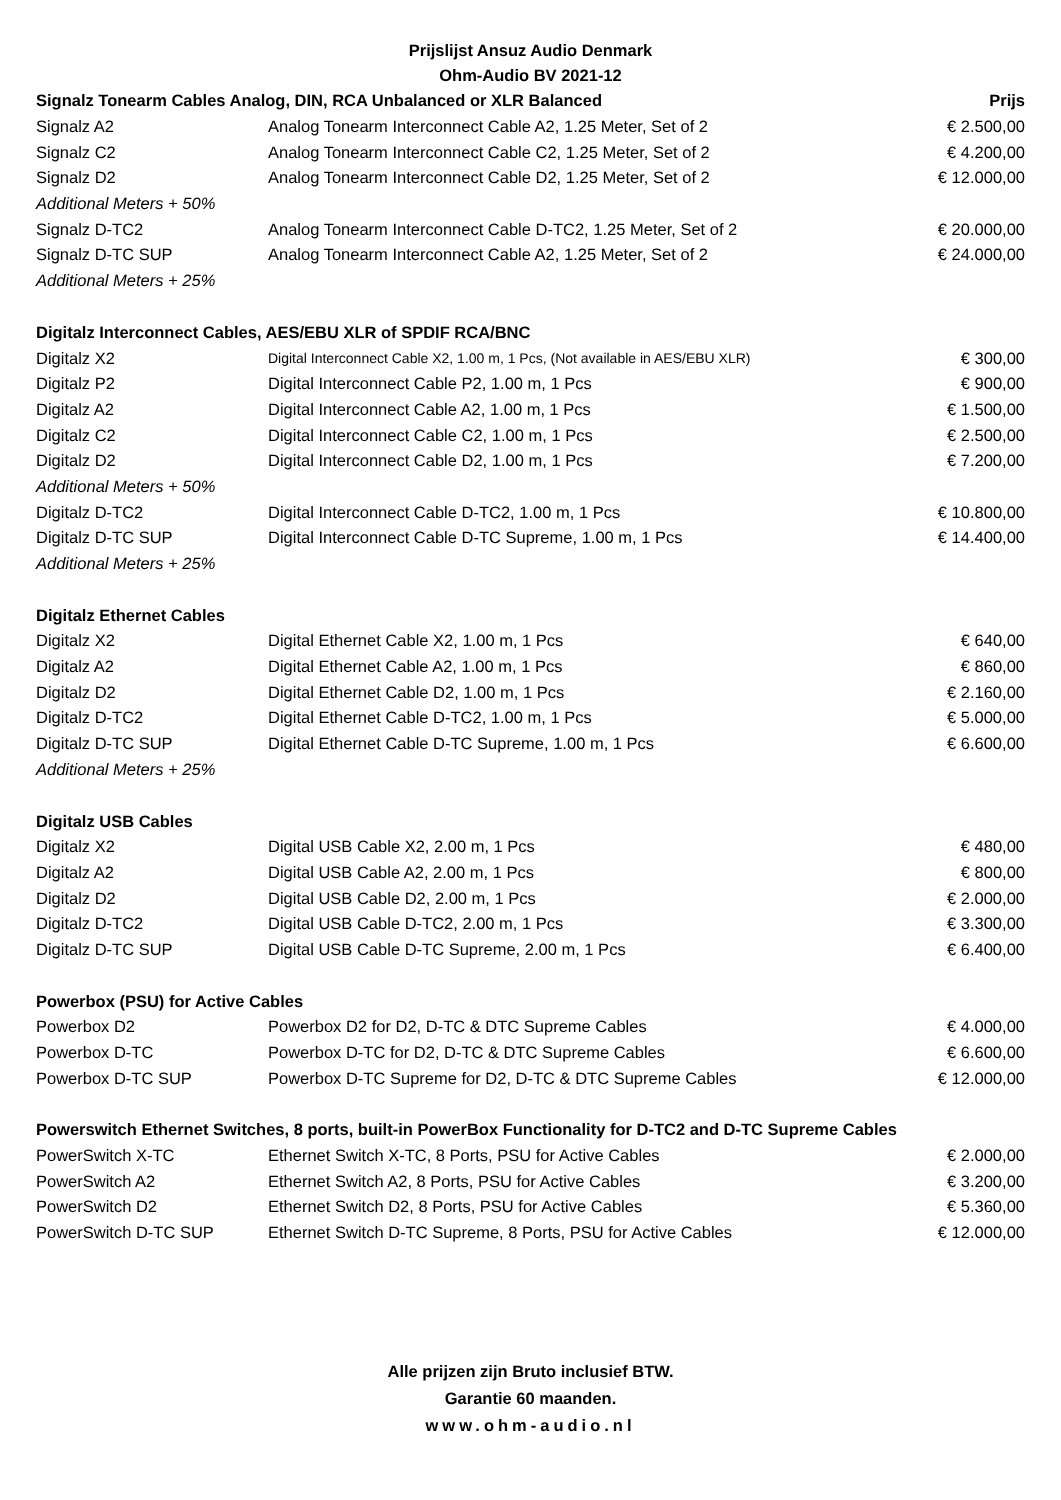Prijslijst Ansuz Audio Denmark
Ohm-Audio BV 2021-12
| Signalz Tonearm Cables Analog, DIN, RCA Unbalanced or XLR Balanced | | Prijs |
| --- | --- | --- |
| Signalz A2 | Analog Tonearm Interconnect Cable A2, 1.25 Meter, Set of 2 | € 2.500,00 |
| Signalz C2 | Analog Tonearm Interconnect Cable C2, 1.25 Meter, Set of 2 | € 4.200,00 |
| Signalz D2 | Analog Tonearm Interconnect Cable D2, 1.25 Meter, Set of 2 | € 12.000,00 |
| Additional Meters + 50% | | |
| Signalz D-TC2 | Analog Tonearm Interconnect Cable D-TC2, 1.25 Meter, Set of 2 | € 20.000,00 |
| Signalz D-TC SUP | Analog Tonearm Interconnect Cable A2, 1.25 Meter, Set of 2 | € 24.000,00 |
| Additional Meters + 25% | | |
| Digitalz Interconnect Cables, AES/EBU XLR of SPDIF RCA/BNC | | |
| Digitalz X2 | Digital Interconnect Cable X2, 1.00 m, 1 Pcs, (Not available in AES/EBU XLR) | € 300,00 |
| Digitalz P2 | Digital Interconnect Cable P2, 1.00 m, 1 Pcs | € 900,00 |
| Digitalz A2 | Digital Interconnect Cable A2, 1.00 m, 1 Pcs | € 1.500,00 |
| Digitalz C2 | Digital Interconnect Cable C2, 1.00 m, 1 Pcs | € 2.500,00 |
| Digitalz D2 | Digital Interconnect Cable D2, 1.00 m, 1 Pcs | € 7.200,00 |
| Additional Meters + 50% | | |
| Digitalz D-TC2 | Digital Interconnect Cable D-TC2, 1.00 m, 1 Pcs | € 10.800,00 |
| Digitalz D-TC SUP | Digital Interconnect Cable D-TC Supreme, 1.00 m, 1 Pcs | € 14.400,00 |
| Additional Meters + 25% | | |
| Digitalz Ethernet Cables | | |
| Digitalz X2 | Digital Ethernet Cable X2, 1.00 m, 1 Pcs | € 640,00 |
| Digitalz A2 | Digital Ethernet Cable A2, 1.00 m, 1 Pcs | € 860,00 |
| Digitalz D2 | Digital Ethernet Cable D2, 1.00 m, 1 Pcs | € 2.160,00 |
| Digitalz D-TC2 | Digital Ethernet Cable D-TC2, 1.00 m, 1 Pcs | € 5.000,00 |
| Digitalz D-TC SUP | Digital Ethernet Cable D-TC Supreme, 1.00 m, 1 Pcs | € 6.600,00 |
| Additional Meters + 25% | | |
| Digitalz USB Cables | | |
| Digitalz X2 | Digital USB Cable X2, 2.00 m, 1 Pcs | € 480,00 |
| Digitalz A2 | Digital USB Cable A2, 2.00 m, 1 Pcs | € 800,00 |
| Digitalz D2 | Digital USB Cable D2, 2.00 m, 1 Pcs | € 2.000,00 |
| Digitalz D-TC2 | Digital USB Cable D-TC2, 2.00 m, 1 Pcs | € 3.300,00 |
| Digitalz D-TC SUP | Digital USB Cable D-TC Supreme, 2.00 m, 1 Pcs | € 6.400,00 |
| Powerbox (PSU) for Active Cables | | |
| Powerbox D2 | Powerbox D2 for D2, D-TC & DTC Supreme Cables | € 4.000,00 |
| Powerbox D-TC | Powerbox D-TC for D2, D-TC & DTC Supreme Cables | € 6.600,00 |
| Powerbox D-TC SUP | Powerbox D-TC Supreme for D2, D-TC & DTC Supreme Cables | € 12.000,00 |
| Powerswitch Ethernet Switches, 8 ports, built-in PowerBox Functionality for D-TC2 and D-TC Supreme Cables | | |
| PowerSwitch X-TC | Ethernet Switch X-TC, 8 Ports, PSU for Active Cables | € 2.000,00 |
| PowerSwitch A2 | Ethernet Switch A2, 8 Ports, PSU for Active Cables | € 3.200,00 |
| PowerSwitch D2 | Ethernet Switch D2, 8 Ports, PSU for Active Cables | € 5.360,00 |
| PowerSwitch D-TC SUP | Ethernet Switch D-TC Supreme, 8 Ports, PSU for Active Cables | € 12.000,00 |
Alle prijzen zijn Bruto inclusief BTW.
Garantie 60 maanden.
www.ohm-audio.nl